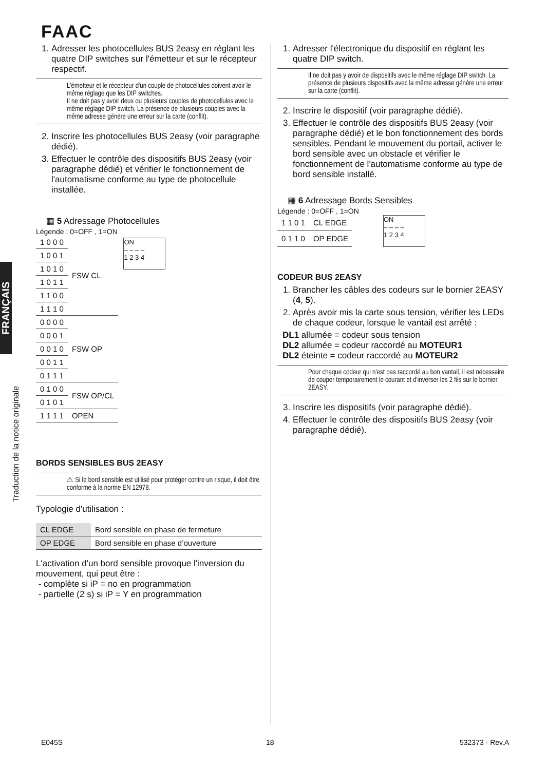FAAC
FRANÇAIS
Traduction de la notice originale
1. Adresser les photocellules BUS 2easy en réglant les quatre DIP switches sur l'émetteur et sur le récepteur respectif.
L'émetteur et le récepteur d'un couple de photocellules doivent avoir le même réglage que les DIP switches.
Il ne doit pas y avoir deux ou plusieurs couples de photocellules avec le même réglage DIP switch. La présence de plusieurs couples avec la même adresse génère une erreur sur la carte (conflit).
2. Inscrire les photocellules BUS 2easy (voir paragraphe dédié).
3. Effectuer le contrôle des dispositifs BUS 2easy (voir paragraphe dédié) et vérifier le fonctionnement de l'automatisme conforme au type de photocellule installée.
▦ 5 Adressage Photocellules
Légende : 0=OFF , 1=ON
| 1 0 0 0 | FSW CL |
| 1 0 0 1 | |
| 1 0 1 0 | |
| 1 0 1 1 | |
| 1 1 0 0 | |
| 1 1 1 0 | |
| 0 0 0 0 | FSW OP |
| 0 0 0 1 | |
| 0 0 1 0 | |
| 0 0 1 1 | |
| 0 1 1 1 | |
| 0 1 0 0 | FSW OP/CL |
| 0 1 0 1 | |
| 1 1 1 1 | OPEN |
ON
– – – –
1 2 3 4
BORDS SENSIBLES BUS 2EASY
⚠ Si le bord sensible est utilisé pour protéger contre un risque, il doit être conforme à la norme EN 12978.
Typologie d'utilisation :
| CL EDGE | Bord sensible en phase de fermeture |
| OP EDGE | Bord sensible en phase d’ouverture |
L'activation d'un bord sensible provoque l'inversion du mouvement, qui peut être :
- complète si iP = no en programmation
- partielle (2 s) si iP = Y en programmation
1. Adresser l'électronique du dispositif en réglant les quatre DIP switch.
Il ne doit pas y avoir de dispositifs avec le même réglage DIP switch. La présence de plusieurs dispositifs avec la même adresse génère une erreur sur la carte (conflit).
2. Inscrire le dispositif (voir paragraphe dédié).
3. Effectuer le contrôle des dispositifs BUS 2easy (voir paragraphe dédié) et le bon fonctionnement des bords sensibles. Pendant le mouvement du portail, activer le bord sensible avec un obstacle et vérifier le fonctionnement de l'automatisme conforme au type de bord sensible installé.
▦ 6 Adressage Bords Sensibles
Légende : 0=OFF , 1=ON
| 1 1 0 1 | CL EDGE |
| 0 1 1 0 | OP EDGE |
ON
– – – –
1 2 3 4
CODEUR BUS 2EASY
1. Brancher les câbles des codeurs sur le bornier 2EASY (4, 5).
2. Après avoir mis la carte sous tension, vérifier les LEDs de chaque codeur, lorsque le vantail est arrêté :
DL1 allumée = codeur sous tension
DL2 allumée = codeur raccordé au MOTEUR1
DL2 éteinte = codeur raccordé au MOTEUR2
Pour chaque codeur qui n'est pas raccordé au bon vantail, il est nécessaire de couper temporairement le courant et d'inverser les 2 fils sur le bornier 2EASY.
3. Inscrire les dispositifs (voir paragraphe dédié).
4. Effectuer le contrôle des dispositifs BUS 2easy (voir paragraphe dédié).
E045S 18 532373 - Rev.A